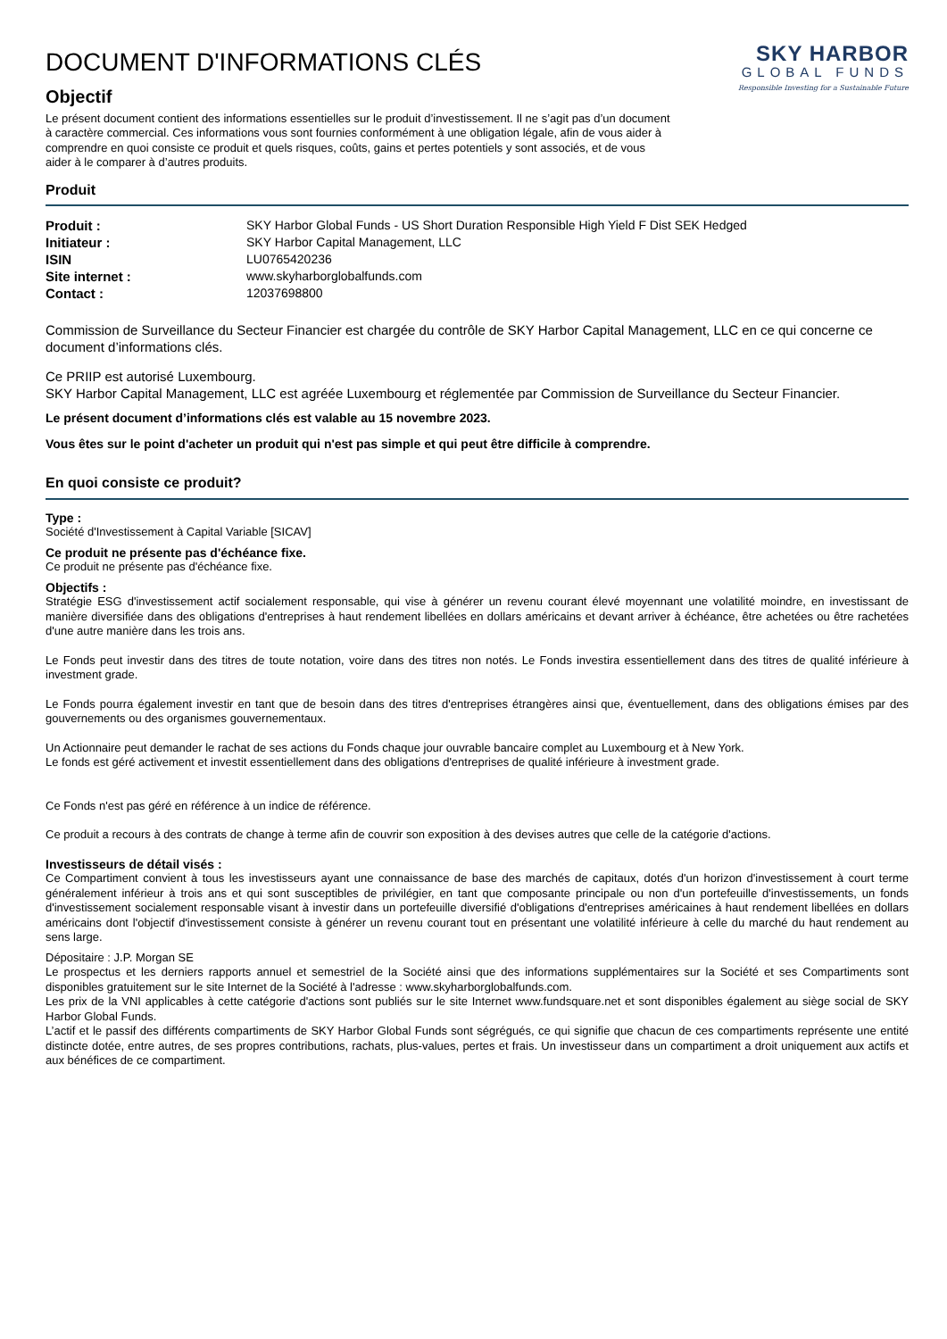DOCUMENT D'INFORMATIONS CLÉS
Objectif
Le présent document contient des informations essentielles sur le produit d’investissement. Il ne s’agit pas d’un document à caractère commercial. Ces informations vous sont fournies conformément à une obligation légale, afin de vous aider à comprendre en quoi consiste ce produit et quels risques, coûts, gains et pertes potentiels y sont associés, et de vous aider à le comparer à d’autres produits.
SKY HARBOR
GLOBAL FUNDS
Responsible Investing for a Sustainable Future
Produit
| Produit : | SKY Harbor Global Funds - US Short Duration Responsible High Yield F Dist SEK Hedged |
| Initiateur : | SKY Harbor Capital Management, LLC |
| ISIN | LU0765420236 |
| Site internet : | www.skyharborglobalfunds.com |
| Contact : | 12037698800 |
Commission de Surveillance du Secteur Financier est chargée du contrôle de SKY Harbor Capital Management, LLC en ce qui concerne ce document d’informations clés.
Ce PRIIP est autorisé Luxembourg.
SKY Harbor Capital Management, LLC est agréée Luxembourg et réglementée par Commission de Surveillance du Secteur Financier.
Le présent document d’informations clés est valable au 15 novembre 2023.
Vous êtes sur le point d'acheter un produit qui n'est pas simple et qui peut être difficile à comprendre.
En quoi consiste ce produit?
Type :
Société d'Investissement à Capital Variable [SICAV]
Ce produit ne présente pas d'échéance fixe.
Ce produit ne présente pas d'échéance fixe.
Objectifs :
Stratégie ESG d'investissement actif socialement responsable, qui vise à générer un revenu courant élevé moyennant une volatilité moindre, en investissant de manière diversifiée dans des obligations d'entreprises à haut rendement libellées en dollars américains et devant arriver à échéance, être achetées ou être rachetées d'une autre manière dans les trois ans.
Le Fonds peut investir dans des titres de toute notation, voire dans des titres non notés. Le Fonds investira essentiellement dans des titres de qualité inférieure à investment grade.
Le Fonds pourra également investir en tant que de besoin dans des titres d'entreprises étrangères ainsi que, éventuellement, dans des obligations émises par des gouvernements ou des organismes gouvernementaux.
Un Actionnaire peut demander le rachat de ses actions du Fonds chaque jour ouvrable bancaire complet au Luxembourg et à New York.
Le fonds est géré activement et investit essentiellement dans des obligations d'entreprises de qualité inférieure à investment grade.
Ce Fonds n'est pas géré en référence à un indice de référence.
Ce produit a recours à des contrats de change à terme afin de couvrir son exposition à des devises autres que celle de la catégorie d'actions.
Investisseurs de détail visés :
Ce Compartiment convient à tous les investisseurs ayant une connaissance de base des marchés de capitaux, dotés d'un horizon d'investissement à court terme généralement inférieur à trois ans et qui sont susceptibles de privilégier, en tant que composante principale ou non d'un portefeuille d'investissements, un fonds d'investissement socialement responsable visant à investir dans un portefeuille diversifié d'obligations d'entreprises américaines à haut rendement libellées en dollars américains dont l'objectif d'investissement consiste à générer un revenu courant tout en présentant une volatilité inférieure à celle du marché du haut rendement au sens large.
Dépositaire : J.P. Morgan SE
Le prospectus et les derniers rapports annuel et semestriel de la Société ainsi que des informations supplémentaires sur la Société et ses Compartiments sont disponibles gratuitement sur le site Internet de la Société à l'adresse : www.skyharborglobalfunds.com.
Les prix de la VNI applicables à cette catégorie d'actions sont publiés sur le site Internet www.fundsquare.net et sont disponibles également au siège social de SKY Harbor Global Funds.
L’actif et le passif des différents compartiments de SKY Harbor Global Funds sont ségrégués, ce qui signifie que chacun de ces compartiments représente une entité distincte dotée, entre autres, de ses propres contributions, rachats, plus-values, pertes et frais. Un investisseur dans un compartiment a droit uniquement aux actifs et aux bénéfices de ce compartiment.